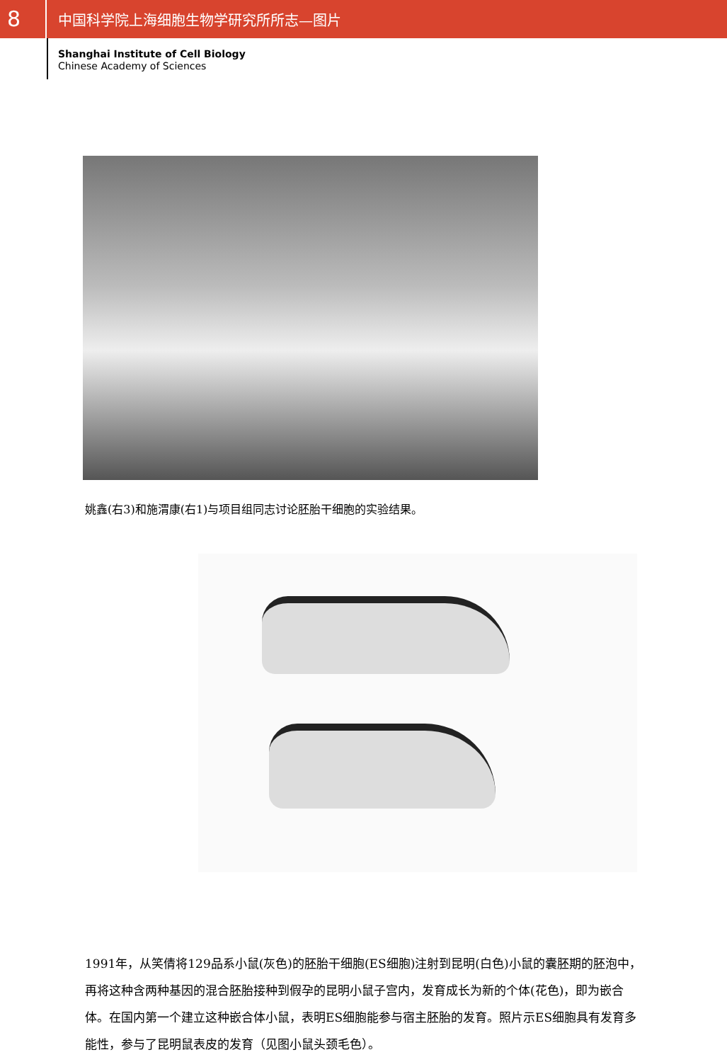8
中国科学院上海细胞生物学研究所所志—图片
Shanghai Institute of Cell Biology
Chinese Academy of Sciences
姚鑫(右3)和施渭康(右1)与项目组同志讨论胚胎干细胞的实验结果。
1991年，从笑倩将129品系小鼠(灰色)的胚胎干细胞(ES细胞)注射到昆明(白色)小鼠的囊胚期的胚泡中，再将这种含两种基因的混合胚胎接种到假孕的昆明小鼠子宫内，发育成长为新的个体(花色)，即为嵌合体。在国内第一个建立这种嵌合体小鼠，表明ES细胞能参与宿主胚胎的发育。照片示ES细胞具有发育多能性，参与了昆明鼠表皮的发育（见图小鼠头颈毛色）。